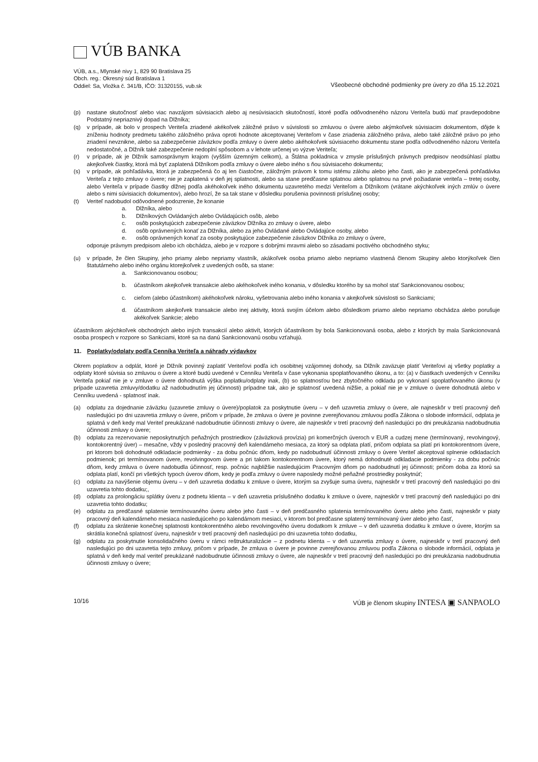VÚB BANKA
VÚB, a.s., Mlynské nivy 1, 829 90 Bratislava 25
Obch. reg.: Okresný súd Bratislava 1
Oddiel: Sa, Vložka č. 341/B, IČO: 31320155, vub.sk
Všeobecné obchodné podmienky pre úvery zo dňa 15.12.2021
(p) nastane skutočnosť alebo viac navzájom súvisiacich alebo aj nesúvisiacich skutočností, ktoré podľa odôvodneného názoru Veriteľa budú mať pravdepodobne Podstatný nepriaznivý dopad na Dlžníka;
(q) v prípade, ak bolo v prospech Veriteľa zriadené akékoľvek záložné právo v súvislosti so zmluvou o úvere alebo akýmkoľvek súvisiacim dokumentom, dôjde k zníženiu hodnoty predmetu takého záložného práva oproti hodnote akceptovanej Veriteľom v čase zriadenia záložného práva, alebo také záložné právo po jeho zriadení nevznikne, alebo sa zabezpečenie záväzkov podľa zmluvy o úvere alebo akéhokoľvek súvisiaceho dokumentu stane podľa odôvodneného názoru Veriteľa nedostatočné, a Dlžník také zabezpečenie nedoplní spôsobom a v lehote určenej vo výzve Veriteľa;
(r) v prípade, ak je Dlžník samosprávnym krajom (vyšším územným celkom), a Štátna pokladnica v zmysle príslušných právnych predpisov neodsúhlasí platbu akejkoľvek čiastky, ktorá má byť zaplatená Dlžníkom podľa zmluvy o úvere alebo iného s ňou súvisiaceho dokumentu;
(s) v prípade, ak pohľadávka, ktorá je zabezpečená čo aj len čiastočne, záložným právom k tomu istému zálohu alebo jeho časti, ako je zabezpečená pohľadávka Veriteľa z tejto zmluvy o úvere; nie je zaplatená v deň jej splatnosti, alebo sa stane predčasne splatnou alebo splatnou na prvé požiadanie veriteľa – tretej osoby, alebo Veriteľa v prípade čiastky dlžnej podľa akéhokoľvek iného dokumentu uzavretého medzi Veriteľom a Dlžníkom (vrátane akýchkoľvek iných zmlúv o úvere alebo s nimi súvisiacich dokumentov), alebo hrozí, že sa tak stane v dôsledku porušenia povinnosti príslušnej osoby;
(t) Veriteľ nadobudol odôvodnené podozrenie, že konanie
a. Dlžníka, alebo
b. Dlžníkových Ovládaných alebo Ovládajúcich osôb, alebo
c. osôb poskytujúcich zabezpečenie záväzkov Dlžníka zo zmluvy o úvere, alebo
d. osôb oprávnených konať za Dlžníka, alebo za jeho Ovládané alebo Ovládajúce osoby, alebo
e. osôb oprávnených konať za osoby poskytujúce zabezpečenie záväzkov Dlžníka zo zmluvy o úvere,
odporuje právnym predpisom alebo ich obchádza, alebo je v rozpore s dobrými mravmi alebo so zásadami poctivého obchodného styku;
(u) v prípade, že člen Skupiny, jeho priamy alebo nepriamy vlastník, akákoľvek osoba priamo alebo nepriamo vlastnená členom Skupiny alebo ktorýkoľvek člen štatutárneho alebo iného orgánu ktorejkoľvek z uvedených osôb, sa stane:
a. Sankcionovanou osobou;
b. účastníkom akejkoľvek transakcie alebo akéhokoľvek iného konania, v dôsledku ktorého by sa mohol stať Sankcionovanou osobou;
c. cieľom (alebo účastníkom) akéhokoľvek nároku, vyšetrovania alebo iného konania v akejkoľvek súvislosti so Sankciami;
d. účastníkom akejkoľvek transakcie alebo inej aktivity, ktorá svojím účelom alebo dôsledkom priamo alebo nepriamo obchádza alebo porušuje akékoľvek Sankcie; alebo
účastníkom akýchkoľvek obchodných alebo iných transakcií alebo aktivít, ktorých účastníkom by bola Sankcionovaná osoba, alebo z ktorých by mala Sankcionovaná osoba prospech v rozpore so Sankciami, ktoré sa na danú Sankcionovanú osobu vzťahujú.
11. Poplatky/odplaty podľa Cenníka Veriteľa a náhrady výdavkov
Okrem poplatkov a odplát, ktoré je Dlžník povinný zaplatiť Veriteľovi podľa ich osobitnej vzájomnej dohody, sa Dlžník zaväzuje platiť Veriteľovi aj všetky poplatky a odplaty ktoré súvisia so zmluvou o úvere a ktoré budú uvedené v Cenníku Veriteľa v čase vykonania spoplatňovaného úkonu, a to: (a) v čiastkach uvedených v Cenníku Veriteľa pokiaľ nie je v zmluve o úvere dohodnutá výška poplatku/odplaty inak, (b) so splatnosťou bez zbytočného odkladu po vykonaní spoplatňovaného úkonu (v prípade uzavretia zmluvy/dodatku až nadobudnutím jej účinnosti) prípadne tak, ako je splatnosť uvedená nižšie, a pokiaľ nie je v zmluve o úvere dohodnutá alebo v Cenníku uvedená - splatnosť inak.
(a) odplatu za dojednanie záväzku (uzavretie zmluvy o úvere)/poplatok za poskytnutie úveru – v deň uzavretia zmluvy o úvere, ale najneskôr v tretí pracovný deň nasledujúci po dni uzavretia zmluvy o úvere, pričom v prípade, že zmluva o úvere je povinne zverejňovanou zmluvou podľa Zákona o slobode informácií, odplata je splatná v deň kedy mal Veriteľ preukázané nadobudnutie účinnosti zmluvy o úvere, ale najneskôr v tretí pracovný deň nasledujúci po dni preukázania nadobudnutia účinnosti zmluvy o úvere;
(b) odplatu za rezervovanie neposkytnutých peňažných prostriedkov (záväzková provízia) pri komerčných úveroch v EUR a cudzej mene (termínovaný, revolvingový, kontokorentný úver) – mesačne, vždy v posledný pracovný deň kalendárneho mesiaca, za ktorý sa odplata platí, pričom odplata sa platí pri kontokorentnom úvere, pri ktorom boli dohodnuté odkladacie podmienky - za dobu počnúc dňom, kedy po nadobudnutí účinnosti zmluvy o úvere Veriteľ akceptoval splnenie odkladacích podmienok; pri termínovanom úvere, revolvingovom úvere a pri takom kontokorentnom úvere, ktorý nemá dohodnuté odkladacie podmienky - za dobu počnúc dňom, kedy zmluva o úvere nadobudla účinnosť, resp. počnúc najbližšie nasledujúcim Pracovným dňom po nadobudnutí jej účinnosti; pričom doba za ktorú sa odplata platí, končí pri všetkých typoch úverov dňom, kedy je podľa zmluvy o úvere naposledy možné peňažné prostriedky poskytnúť;
(c) odplatu za navýšenie objemu úveru – v deň uzavretia dodatku k zmluve o úvere, ktorým sa zvyšuje suma úveru, najneskôr v tretí pracovný deň nasledujúci po dni uzavretia tohto dodatku;,
(d) odplatu za prolongáciu splátky úveru z podnetu klienta – v deň uzavretia príslušného dodatku k zmluve o úvere, najneskôr v tretí pracovný deň nasledujúci po dni uzavretia tohto dodatku;
(e) odplatu za predčasné splatenie termínovaného úveru alebo jeho časti – v deň predčasného splatenia termínovaného úveru alebo jeho časti, najneskôr v piaty pracovný deň kalendárneho mesiaca nasledujúceho po kalendárnom mesiaci, v ktorom bol predčasne splatený termínovaný úver alebo jeho časť,
(f) odplatu za skrátenie konečnej splatnosti kontokorentného alebo revolvingového úveru dodatkom k zmluve – v deň uzavretia dodatku k zmluve o úvere, ktorým sa skrátila konečná splatnosť úveru, najneskôr v tretí pracovný deň nasledujúci po dni uzavretia tohto dodatku,
(g) odplatu za poskytnutie konsolidačného úveru v rámci reštrukturalizácie – z podnetu klienta – v deň uzavretia zmluvy o úvere, najneskôr v tretí pracovný deň nasledujúci po dni uzavretia tejto zmluvy, pričom v prípade, že zmluva o úvere je povinne zverejňovanou zmluvou podľa Zákona o slobode informácií, odplata je splatná v deň kedy mal veriteľ preukázané nadobudnutie účinnosti zmluvy o úvere, ale najneskôr v tretí pracovný deň nasledujúci po dni preukázania nadobudnutia účinnosti zmluvy o úvere;
10/16 VÚB je členom skupiny INTESA ▣ SANPAOLO